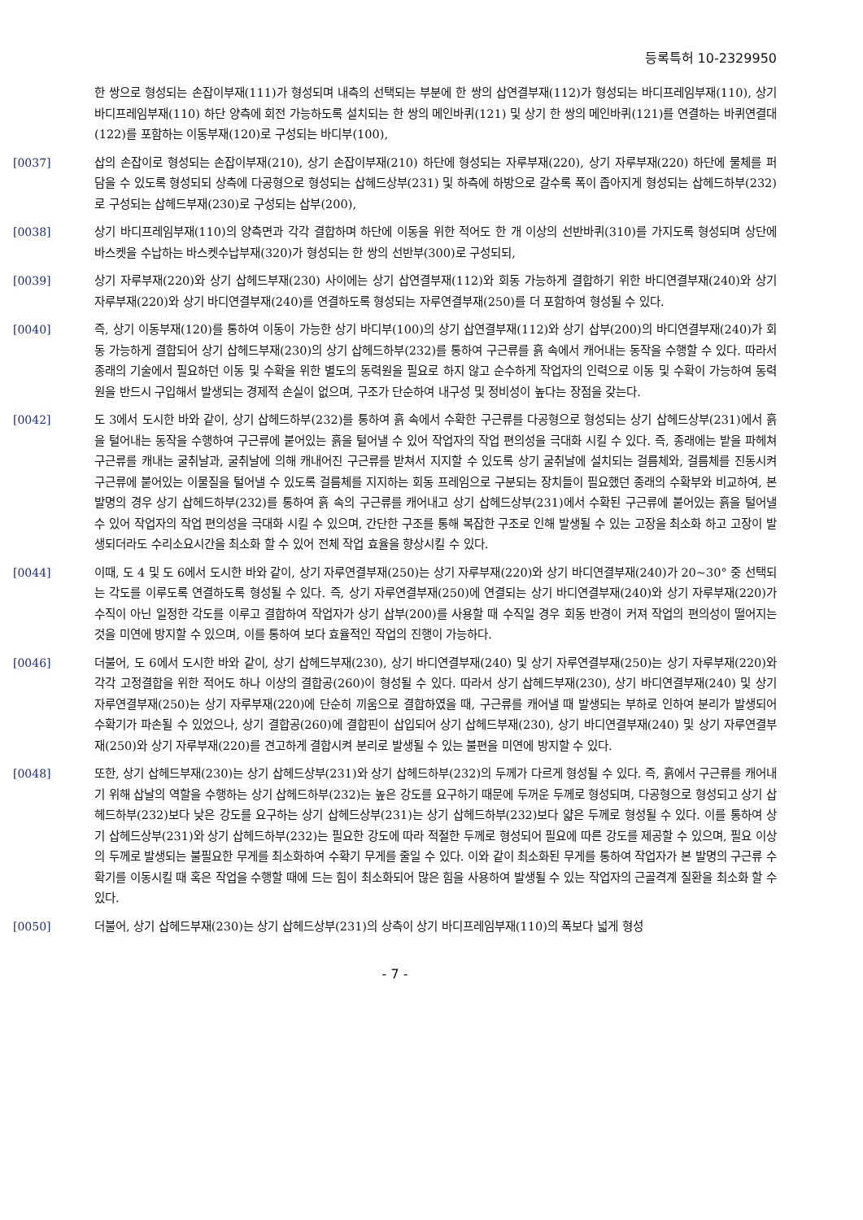등록특허 10-2329950
한 쌍으로 형성되는 손잡이부재(111)가 형성되며 내측의 선택되는 부분에 한 쌍의 삽연결부재(112)가 형성되는 바디프레임부재(110), 상기 바디프레임부재(110) 하단 양측에 회전 가능하도록 설치되는 한 쌍의 메인바퀴(121) 및 상기 한 쌍의 메인바퀴(121)를 연결하는 바퀴연결대(122)를 포함하는 이동부재(120)로 구성되는 바디부(100),
[0037] 삽의 손잡이로 형성되는 손잡이부재(210), 상기 손잡이부재(210) 하단에 형성되는 자루부재(220), 상기 자루부재(220) 하단에 물체를 퍼 담을 수 있도록 형성되되 상측에 다공형으로 형성되는 삽헤드상부(231) 및 하측에 하방으로 갈수록 폭이 좁아지게 형성되는 삽헤드하부(232)로 구성되는 삽헤드부재(230)로 구성되는 삽부(200),
[0038] 상기 바디프레임부재(110)의 양측면과 각각 결합하며 하단에 이동을 위한 적어도 한 개 이상의 선반바퀴(310)를 가지도록 형성되며 상단에 바스켓을 수납하는 바스켓수납부재(320)가 형성되는 한 쌍의 선반부(300)로 구성되되,
[0039] 상기 자루부재(220)와 상기 삽헤드부재(230) 사이에는 상기 삽연결부재(112)와 회동 가능하게 결합하기 위한 바디연결부재(240)와 상기 자루부재(220)와 상기 바디연결부재(240)를 연결하도록 형성되는 자루연결부재(250)를 더 포함하여 형성될 수 있다.
[0040] 즉, 상기 이동부재(120)를 통하여 이동이 가능한 상기 바디부(100)의 상기 삽연결부재(112)와 상기 삽부(200)의 바디연결부재(240)가 회동 가능하게 결합되어 상기 삽헤드부재(230)의 상기 삽헤드하부(232)를 통하여 구근류를 흙 속에서 캐어내는 동작을 수행할 수 있다. 따라서 종래의 기술에서 필요하던 이동 및 수확을 위한 별도의 동력원을 필요로 하지 않고 순수하게 작업자의 인력으로 이동 및 수확이 가능하여 동력원을 반드시 구입해서 발생되는 경제적 손실이 없으며, 구조가 단순하여 내구성 및 정비성이 높다는 장점을 갖는다.
[0042] 도 3에서 도시한 바와 같이, 상기 삽헤드하부(232)를 통하여 흙 속에서 수확한 구근류를 다공형으로 형성되는 상기 삽헤드상부(231)에서 흙을 털어내는 동작을 수행하여 구근류에 붙어있는 흙을 털어낼 수 있어 작업자의 작업 편의성을 극대화 시킬 수 있다. 즉, 종래에는 밭을 파헤쳐 구근류를 캐내는 굴취날과, 굴취날에 의해 캐내어진 구근류를 받쳐서 지지할 수 있도록 상기 굴취날에 설치되는 걸름체와, 걸름체를 진동시켜 구근류에 붙어있는 이물질을 털어낼 수 있도록 걸름체를 지지하는 회동 프레임으로 구분되는 장치들이 필요했던 종래의 수확부와 비교하여, 본 발명의 경우 상기 삽헤드하부(232)를 통하여 흙 속의 구근류를 캐어내고 상기 삽헤드상부(231)에서 수확된 구근류에 붙어있는 흙을 털어낼 수 있어 작업자의 작업 편의성을 극대화 시킬 수 있으며, 간단한 구조를 통해 복잡한 구조로 인해 발생될 수 있는 고장을 최소화 하고 고장이 발생되더라도 수리소요시간을 최소화 할 수 있어 전체 작업 효율을 향상시킬 수 있다.
[0044] 이때, 도 4 및 도 6에서 도시한 바와 같이, 상기 자루연결부재(250)는 상기 자루부재(220)와 상기 바디연결부재(240)가 20~30° 중 선택되는 각도를 이루도록 연결하도록 형성될 수 있다. 즉, 상기 자루연결부재(250)에 연결되는 상기 바디연결부재(240)와 상기 자루부재(220)가 수직이 아닌 일정한 각도를 이루고 결합하여 작업자가 상기 삽부(200)를 사용할 때 수직일 경우 회동 반경이 커져 작업의 편의성이 떨어지는 것을 미연에 방지할 수 있으며, 이를 통하여 보다 효율적인 작업의 진행이 가능하다.
[0046] 더불어, 도 6에서 도시한 바와 같이, 상기 삽헤드부재(230), 상기 바디연결부재(240) 및 상기 자루연결부재(250)는 상기 자루부재(220)와 각각 고정결합을 위한 적어도 하나 이상의 결합공(260)이 형성될 수 있다. 따라서 상기 삽헤드부재(230), 상기 바디연결부재(240) 및 상기 자루연결부재(250)는 상기 자루부재(220)에 단순히 끼움으로 결합하였을 때, 구근류를 캐어낼 때 발생되는 부하로 인하여 분리가 발생되어 수확기가 파손될 수 있었으나, 상기 결합공(260)에 결합핀이 삽입되어 상기 삽헤드부재(230), 상기 바디연결부재(240) 및 상기 자루연결부재(250)와 상기 자루부재(220)를 견고하게 결합시켜 분리로 발생될 수 있는 불편을 미연에 방지할 수 있다.
[0048] 또한, 상기 삽헤드부재(230)는 상기 삽헤드상부(231)와 상기 삽헤드하부(232)의 두께가 다르게 형성될 수 있다. 즉, 흙에서 구근류를 캐어내기 위해 삽날의 역할을 수행하는 상기 삽헤드하부(232)는 높은 강도를 요구하기 때문에 두꺼운 두께로 형성되며, 다공형으로 형성되고 상기 삽헤드하부(232)보다 낮은 강도를 요구하는 상기 삽헤드상부(231)는 상기 삽헤드하부(232)보다 얇은 두께로 형성될 수 있다. 이를 통하여 상기 삽헤드상부(231)와 상기 삽헤드하부(232)는 필요한 강도에 따라 적절한 두께로 형성되어 필요에 따른 강도를 제공할 수 있으며, 필요 이상의 두께로 발생되는 불필요한 무게를 최소화하여 수확기 무게를 줄일 수 있다. 이와 같이 최소화된 무게를 통하여 작업자가 본 발명의 구근류 수확기를 이동시킬 때 혹은 작업을 수행할 때에 드는 힘이 최소화되어 많은 힘을 사용하여 발생될 수 있는 작업자의 근골격계 질환을 최소화 할 수 있다.
[0050] 더불어, 상기 삽헤드부재(230)는 상기 삽헤드상부(231)의 상측이 상기 바디프레임부재(110)의 폭보다 넓게 형성
- 7 -